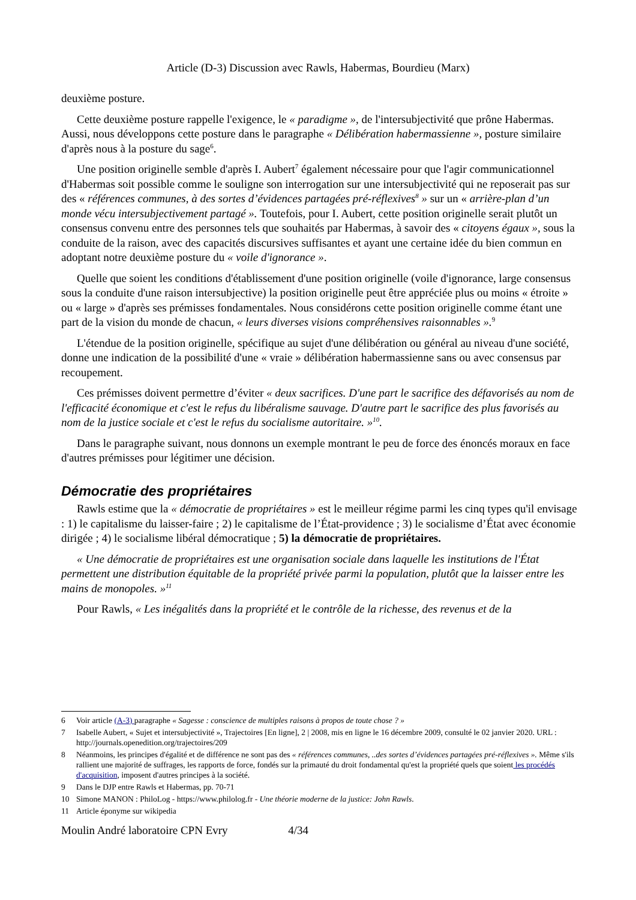Article (D-3) Discussion avec Rawls, Habermas, Bourdieu (Marx)
deuxième posture.
Cette deuxième posture rappelle l'exigence, le « paradigme », de l'intersubjectivité que prône Habermas. Aussi, nous développons cette posture dans le paragraphe « Délibération habermassienne », posture similaire d'après nous à la posture du sage<sup>6</sup>.
Une position originelle semble d'après I. Aubert<sup>7</sup> également nécessaire pour que l'agir communicationnel d'Habermas soit possible comme le souligne son interrogation sur une intersubjectivité qui ne reposerait pas sur des « références communes, à des sortes d’évidences partagées pré-réflexives<sup>8</sup> » sur un « arrière-plan d’un monde vécu intersubjectivement partagé ». Toutefois, pour I. Aubert, cette position originelle serait plutôt un consensus convenu entre des personnes tels que souhaités par Habermas, à savoir des « citoyens égaux », sous la conduite de la raison, avec des capacités discursives suffisantes et ayant une certaine idée du bien commun en adoptant notre deuxième posture du « voile d'ignorance ».
Quelle que soient les conditions d'établissement d'une position originelle (voile d'ignorance, large consensus sous la conduite d'une raison intersubjective) la position originelle peut être appréciée plus ou moins « étroite » ou « large » d'après ses prémisses fondamentales. Nous considérons cette position originelle comme étant une part de la vision du monde de chacun, « leurs diverses visions compréhensives raisonnables ».<sup>9</sup>
L'étendue de la position originelle, spécifique au sujet d'une délibération ou général au niveau d'une société, donne une indication de la possibilité d'une « vraie » délibération habermassienne sans ou avec consensus par recoupement.
Ces prémisses doivent permettre d’éviter « deux sacrifices. D'une part le sacrifice des défavorisés au nom de l'efficacité économique et c'est le refus du libéralisme sauvage. D'autre part le sacrifice des plus favorisés au nom de la justice sociale et c'est le refus du socialisme autoritaire. »<sup>10</sup>.
Dans le paragraphe suivant, nous donnons un exemple montrant le peu de force des énoncés moraux en face d'autres prémisses pour légitimer une décision.
Démocratie des propriétaires
Rawls estime que la « démocratie de propriétaires » est le meilleur régime parmi les cinq types qu'il envisage : 1) le capitalisme du laisser-faire ; 2) le capitalisme de l’État-providence ; 3) le socialisme d’État avec économie dirigée ; 4) le socialisme libéral démocratique ; 5) la démocratie de propriétaires.
« Une démocratie de propriétaires est une organisation sociale dans laquelle les institutions de l'État permettent une distribution équitable de la propriété privée parmi la population, plutôt que la laisser entre les mains de monopoles. »<sup>11</sup>
Pour Rawls, « Les inégalités dans la propriété et le contrôle de la richesse, des revenus et de la
6 Voir article (A-3) paragraphe « Sagesse : conscience de multiples raisons à propos de toute chose ? »
7 Isabelle Aubert, « Sujet et intersubjectivité », Trajectoires [En ligne], 2 | 2008, mis en ligne le 16 décembre 2009, consulté le 02 janvier 2020. URL : http://journals.openedition.org/trajectoires/209
8 Néanmoins, les principes d'égalité et de différence ne sont pas des « références communes, ..des sortes d’évidences partagées pré-réflexives ». Même s'ils rallient une majorité de suffrages, les rapports de force, fondés sur la primauté du droit fondamental qu'est la propriété quels que soient les procédés d'acquisition, imposent d'autres principes à la société.
9 Dans le DJP entre Rawls et Habermas, pp. 70-71
10 Simone MANON : PhiloLog - https://www.philolog.fr - Une théorie moderne de la justice: John Rawls.
11 Article éponyme sur wikipedia
Moulin André laboratoire CPN Evry 4/34